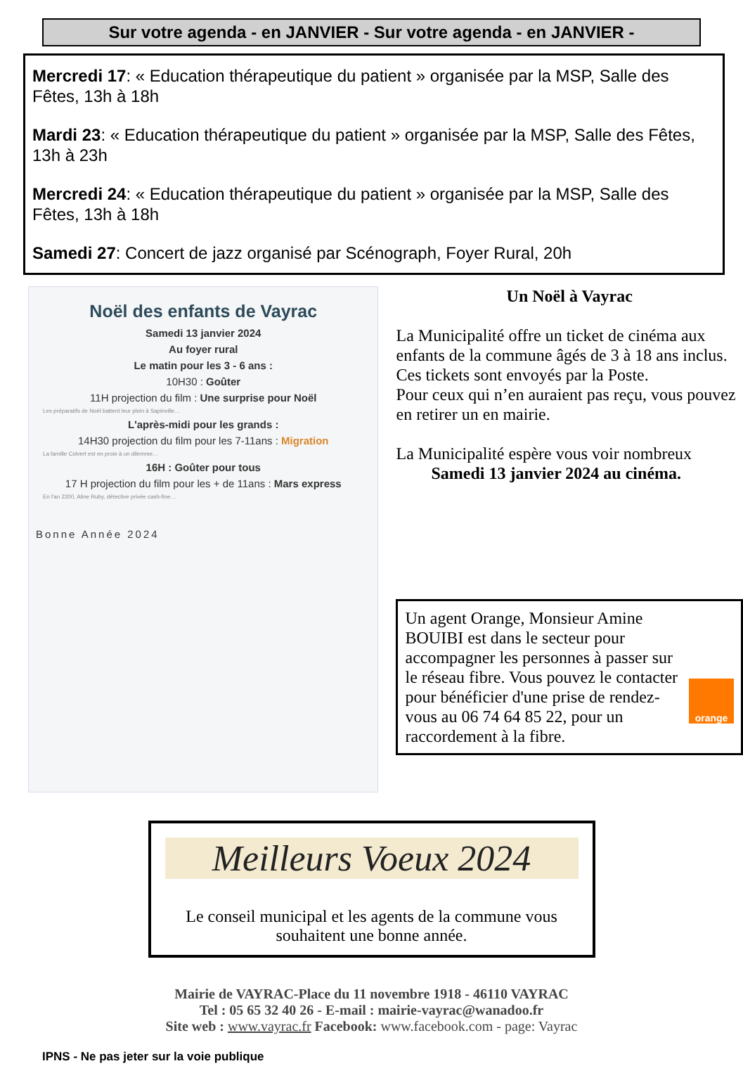Sur votre agenda - en JANVIER - Sur votre agenda - en JANVIER -
Mercredi 17: « Education thérapeutique du patient » organisée par la MSP, Salle des Fêtes, 13h à 18h
Mardi 23: « Education thérapeutique du patient » organisée par la MSP, Salle des Fêtes, 13h à 23h
Mercredi 24: « Education thérapeutique du patient » organisée par la MSP, Salle des Fêtes, 13h à 18h
Samedi 27: Concert de jazz organisé par Scénograph, Foyer Rural, 20h
Noël des enfants de Vayrac
Samedi 13 janvier 2024
Au foyer rural
Le matin pour les 3 - 6 ans :
10H30 : Goûter
11H projection du film : Une surprise pour Noël
Les préparatifs de Noël battent leur plein à Sapinville…
L'après-midi pour les grands :
14H30 projection du film pour les 7-11ans : Migration
La famille Colvert est en proie à un dilemme…
16H : Goûter pour tous
17 H projection du film pour les + de 11ans : Mars express
En l'an 2200, Aline Ruby, détective privée cash-fine…
Bonne Année 2024
Un Noël à Vayrac
La Municipalité offre un ticket de cinéma aux enfants de la commune âgés de 3 à 18 ans inclus.
Ces tickets sont envoyés par la Poste.
Pour ceux qui n’en auraient pas reçu, vous pouvez en retirer un en mairie.
La Municipalité espère vous voir nombreux
Samedi 13 janvier 2024 au cinéma.
Un agent Orange, Monsieur Amine BOUIBI est dans le secteur pour accompagner les personnes à passer sur le réseau fibre. Vous pouvez le contacter pour bénéficier d'une prise de rendez-vous au 06 74 64 85 22, pour un raccordement à la fibre.
orange
Meilleurs Voeux 2024
Le conseil municipal et les agents de la commune vous
souhaitent une bonne année.
Mairie de VAYRAC-Place du 11 novembre 1918 - 46110 VAYRAC
Tel : 05 65 32 40 26 - E-mail : mairie-vayrac@wanadoo.fr
Site web : www.vayrac.fr Facebook: www.facebook.com - page: Vayrac
IPNS - Ne pas jeter sur la voie publique